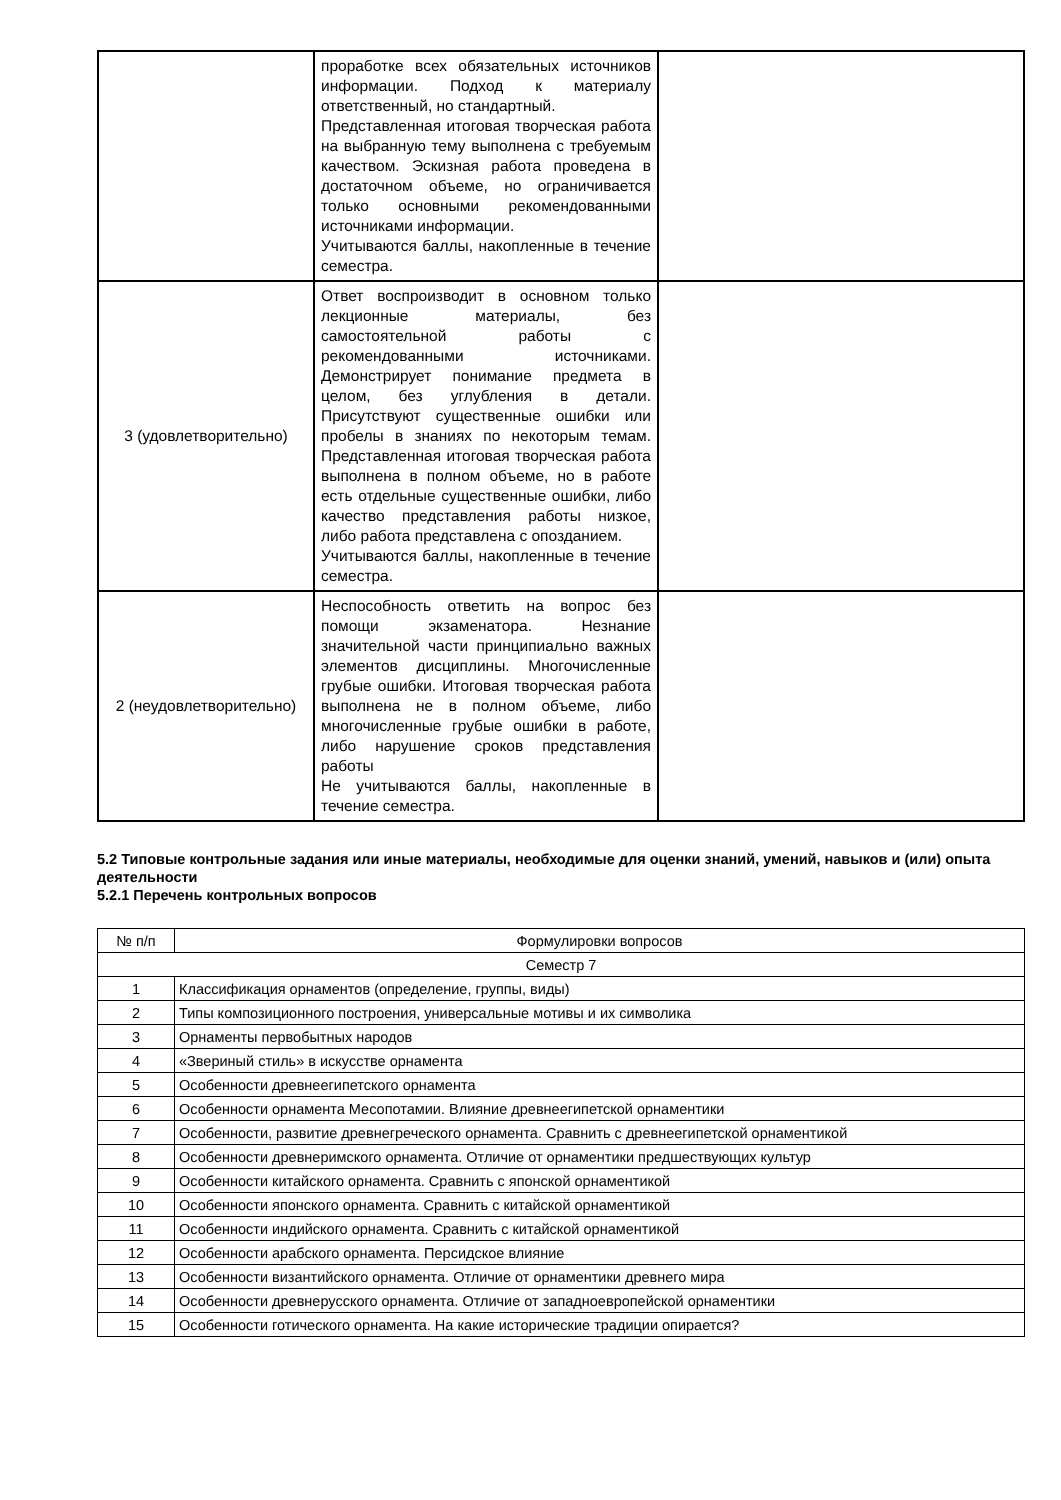| | проработке всех обязательных источников информации. Подход к материалу ответственный, но стандартный. Представленная итоговая творческая работа на выбранную тему выполнена с требуемым качеством. Эскизная работа проведена в достаточном объеме, но ограничивается только основными рекомендованными источниками информации. Учитываются баллы, накопленные в течение семестра. | |
| 3 (удовлетворительно) | Ответ воспроизводит в основном только лекционные материалы, без самостоятельной работы с рекомендованными источниками. Демонстрирует понимание предмета в целом, без углубления в детали. Присутствуют существенные ошибки или пробелы в знаниях по некоторым темам. Представленная итоговая творческая работа выполнена в полном объеме, но в работе есть отдельные существенные ошибки, либо качество представления работы низкое, либо работа представлена с опозданием. Учитываются баллы, накопленные в течение семестра. | |
| 2 (неудовлетворительно) | Неспособность ответить на вопрос без помощи экзаменатора. Незнание значительной части принципиально важных элементов дисциплины. Многочисленные грубые ошибки. Итоговая творческая работа выполнена не в полном объеме, либо многочисленные грубые ошибки в работе, либо нарушение сроков представления работы Не учитываются баллы, накопленные в течение семестра. | |
5.2 Типовые контрольные задания или иные материалы, необходимые для оценки знаний, умений, навыков и (или) опыта деятельности
5.2.1 Перечень контрольных вопросов
| № п/п | Формулировки вопросов |
| --- | --- |
| Семестр 7 | |
| 1 | Классификация орнаментов (определение, группы, виды) |
| 2 | Типы композиционного построения, универсальные мотивы и их символика |
| 3 | Орнаменты первобытных народов |
| 4 | «Звериный стиль» в искусстве орнамента |
| 5 | Особенности древнеегипетского орнамента |
| 6 | Особенности орнамента Месопотамии. Влияние древнеегипетской орнаментики |
| 7 | Особенности, развитие древнегреческого орнамента. Сравнить с древнеегипетской орнаментикой |
| 8 | Особенности древнеримского орнамента. Отличие от орнаментики предшествующих культур |
| 9 | Особенности китайского орнамента. Сравнить с японской орнаментикой |
| 10 | Особенности японского орнамента. Сравнить с китайской орнаментикой |
| 11 | Особенности индийского орнамента. Сравнить с китайской орнаментикой |
| 12 | Особенности арабского орнамента. Персидское влияние |
| 13 | Особенности византийского орнамента. Отличие от орнаментики древнего мира |
| 14 | Особенности древнерусского орнамента. Отличие от западноевропейской орнаментики |
| 15 | Особенности готического орнамента. На какие исторические традиции опирается? |